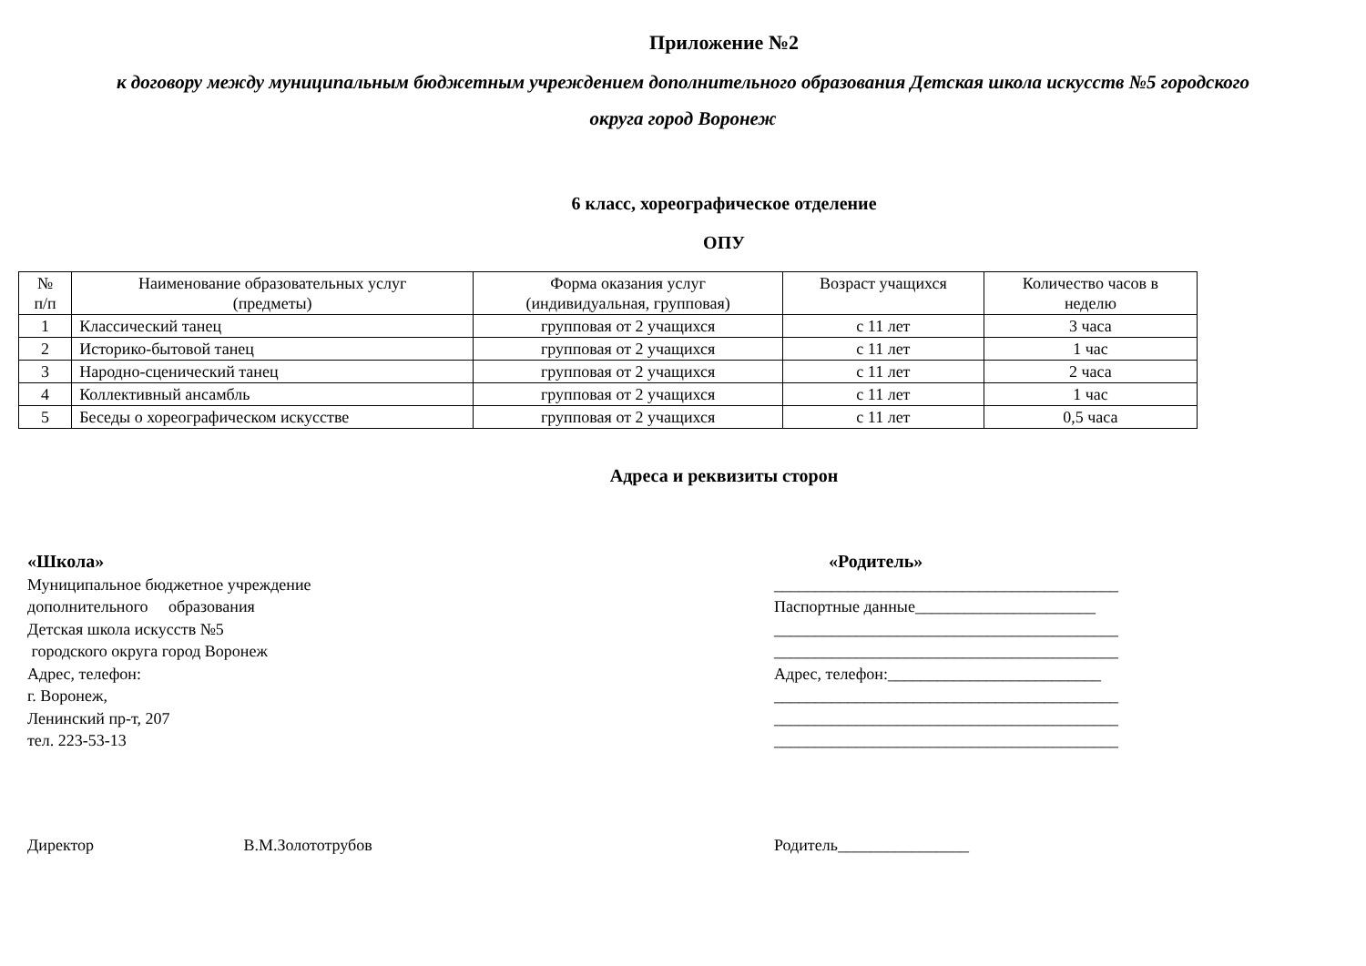Приложение №2
к договору между муниципальным бюджетным учреждением дополнительного образования Детская школа искусств №5 городского
округа город Воронеж
6 класс, хореографическое отделение
ОПУ
| № п/п | Наименование образовательных услуг (предметы) | Форма оказания услуг (индивидуальная, групповая) | Возраст учащихся | Количество часов в неделю |
| --- | --- | --- | --- | --- |
| 1 | Классический танец | групповая от 2 учащихся | с 11 лет | 3 часа |
| 2 | Историко-бытовой танец | групповая от 2 учащихся | с 11 лет | 1 час |
| 3 | Народно-сценический танец | групповая от 2 учащихся | с 11 лет | 2 часа |
| 4 | Коллективный ансамбль | групповая от 2 учащихся | с 11 лет | 1 час |
| 5 | Беседы о хореографическом искусстве | групповая от 2 учащихся | с 11 лет | 0,5 часа |
Адреса и реквизиты сторон
«Школа»
Муниципальное бюджетное учреждение
дополнительного образования
Детская школа искусств №5
городского округа город Воронеж
Адрес, телефон:
г. Воронеж,
Ленинский пр-т, 207
тел. 223-53-13
«Родитель»
__________________________________________
Паспортные данные______________________
__________________________________________
__________________________________________
Адрес, телефон:__________________________
__________________________________________
__________________________________________
__________________________________________
Директор В.М.Золототрубов Родитель________________